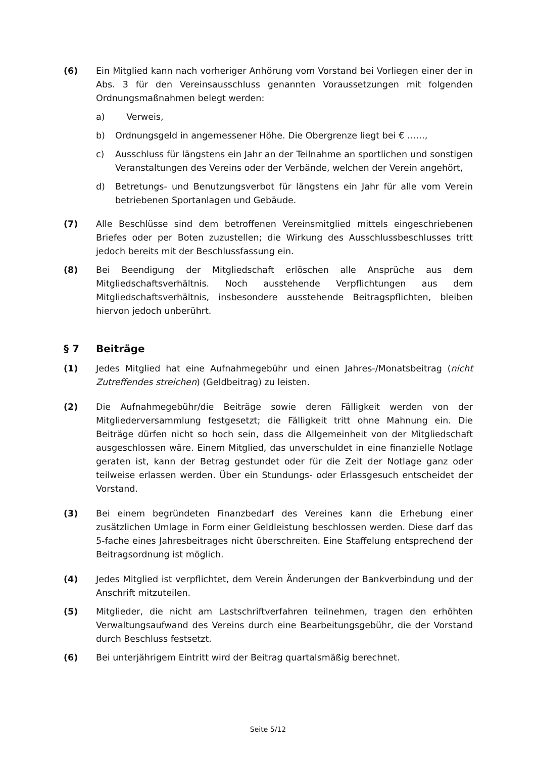(6) Ein Mitglied kann nach vorheriger Anhörung vom Vorstand bei Vorliegen einer der in Abs. 3 für den Vereinsausschluss genannten Voraussetzungen mit folgenden Ordnungsmaßnahmen belegt werden:
a) Verweis,
b) Ordnungsgeld in angemessener Höhe. Die Obergrenze liegt bei € ……,
c) Ausschluss für längstens ein Jahr an der Teilnahme an sportlichen und sonstigen Veranstaltungen des Vereins oder der Verbände, welchen der Verein angehört,
d) Betretungs- und Benutzungsverbot für längstens ein Jahr für alle vom Verein betriebenen Sportanlagen und Gebäude.
(7) Alle Beschlüsse sind dem betroffenen Vereinsmitglied mittels eingeschriebenen Briefes oder per Boten zuzustellen; die Wirkung des Ausschlussbeschlusses tritt jedoch bereits mit der Beschlussfassung ein.
(8) Bei Beendigung der Mitgliedschaft erlöschen alle Ansprüche aus dem Mitgliedschaftsverhältnis. Noch ausstehende Verpflichtungen aus dem Mitgliedschaftsverhältnis, insbesondere ausstehende Beitragspflichten, bleiben hiervon jedoch unberührt.
§ 7 Beiträge
(1) Jedes Mitglied hat eine Aufnahmegebühr und einen Jahres-/Monatsbeitrag (nicht Zutreffendes streichen) (Geldbeitrag) zu leisten.
(2) Die Aufnahmegebühr/die Beiträge sowie deren Fälligkeit werden von der Mitgliederversammlung festgesetzt; die Fälligkeit tritt ohne Mahnung ein. Die Beiträge dürfen nicht so hoch sein, dass die Allgemeinheit von der Mitgliedschaft ausgeschlossen wäre. Einem Mitglied, das unverschuldet in eine finanzielle Notlage geraten ist, kann der Betrag gestundet oder für die Zeit der Notlage ganz oder teilweise erlassen werden. Über ein Stundungs- oder Erlassgesuch entscheidet der Vorstand.
(3) Bei einem begründeten Finanzbedarf des Vereines kann die Erhebung einer zusätzlichen Umlage in Form einer Geldleistung beschlossen werden. Diese darf das 5-fache eines Jahresbeitrages nicht überschreiten. Eine Staffelung entsprechend der Beitragsordnung ist möglich.
(4) Jedes Mitglied ist verpflichtet, dem Verein Änderungen der Bankverbindung und der Anschrift mitzuteilen.
(5) Mitglieder, die nicht am Lastschriftverfahren teilnehmen, tragen den erhöhten Verwaltungsaufwand des Vereins durch eine Bearbeitungsgebühr, die der Vorstand durch Beschluss festsetzt.
(6) Bei unterjährigem Eintritt wird der Beitrag quartalsmäßig berechnet.
Seite 5/12